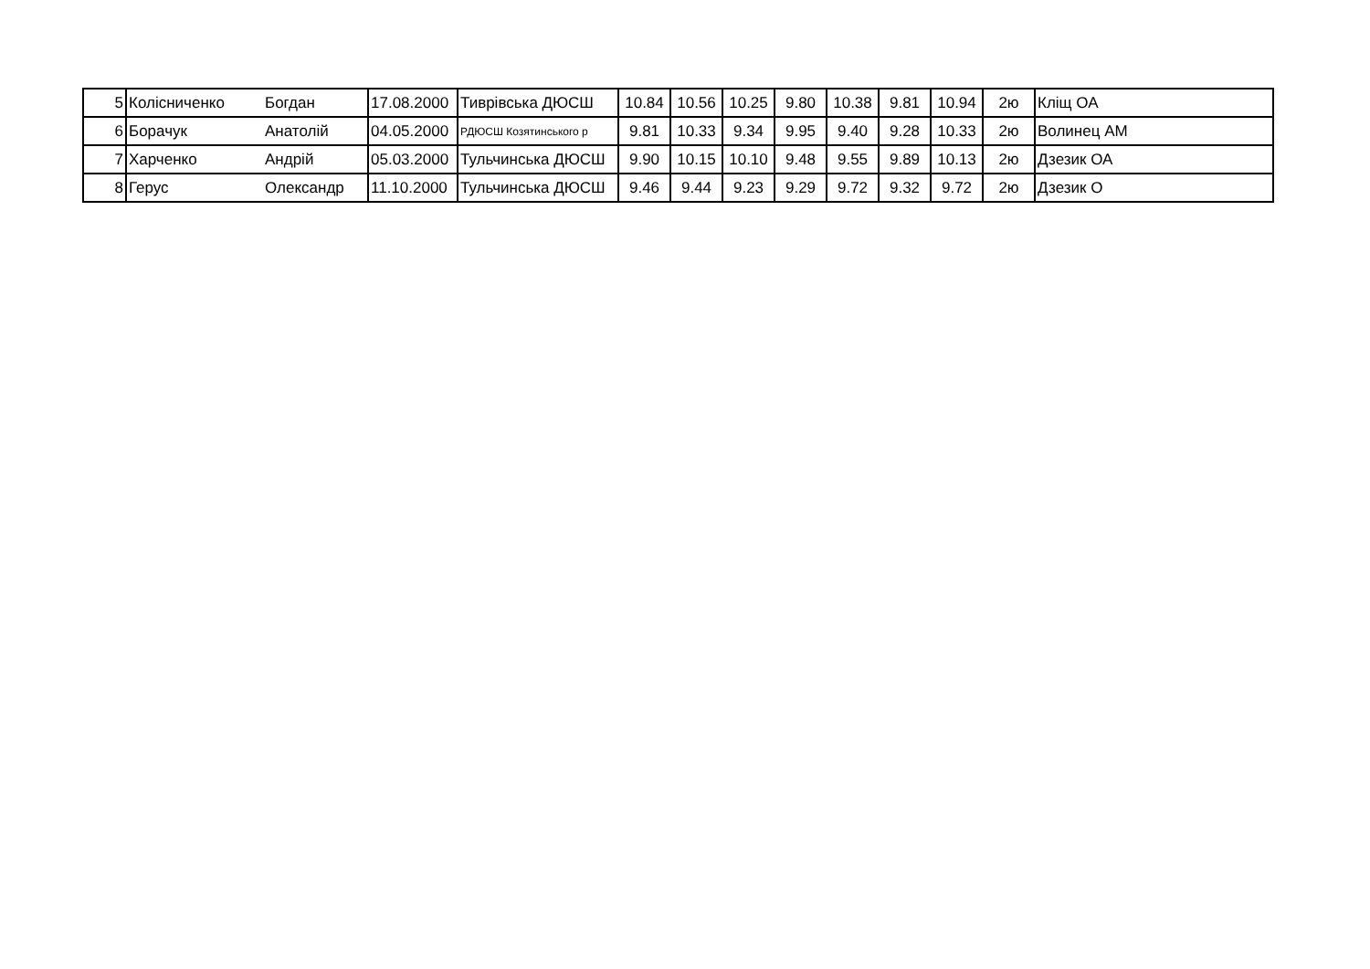| 5 | Колісниченко | Богдан | 17.08.2000 | Тиврівська ДЮСШ | 10.84 | 10.56 | 10.25 | 9.80 | 10.38 | 9.81 | 10.94 | 2ю | Кліщ ОА |
| 6 | Борачук | Анатолій | 04.05.2000 | РДЮСШ Козятинського р | 9.81 | 10.33 | 9.34 | 9.95 | 9.40 | 9.28 | 10.33 | 2ю | Волинец АМ |
| 7 | Харченко | Андрій | 05.03.2000 | Тульчинська ДЮСШ | 9.90 | 10.15 | 10.10 | 9.48 | 9.55 | 9.89 | 10.13 | 2ю | Дзезик ОА |
| 8 | Герус | Олександр | 11.10.2000 | Тульчинська ДЮСШ | 9.46 | 9.44 | 9.23 | 9.29 | 9.72 | 9.32 | 9.72 | 2ю | Дзезик О |